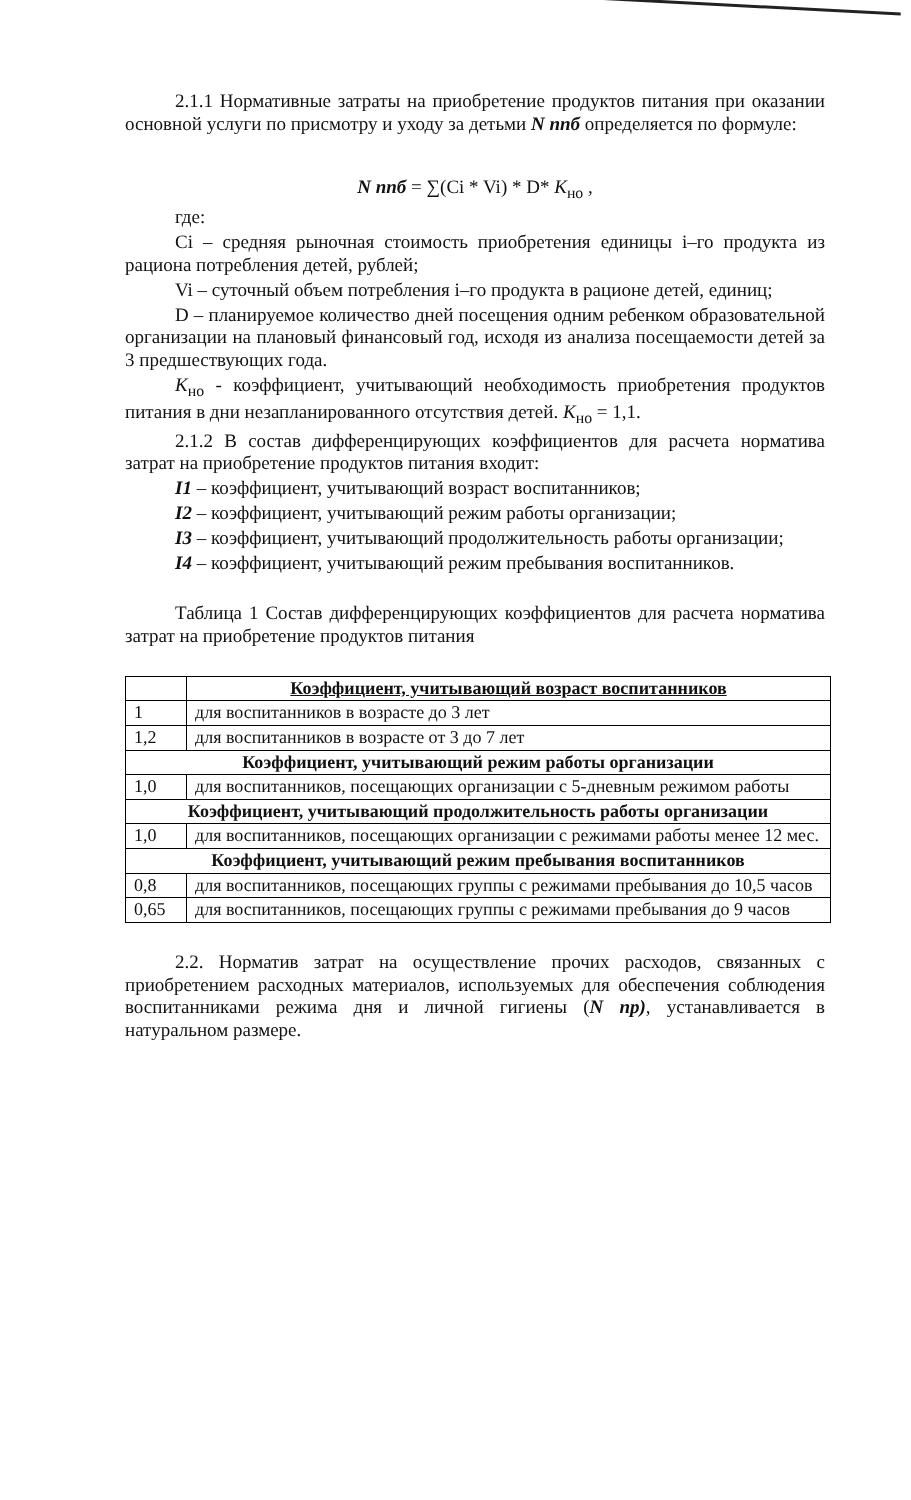2.1.1 Нормативные затраты на приобретение продуктов питания при оказании основной услуги по присмотру и уходу за детьми N ппб определяется по формуле:
N ппб = ∑(Ci * Vi) * D* K<sub>но</sub> ,
где:
Ci – средняя рыночная стоимость приобретения единицы i–го продукта из рациона потребления детей, рублей;
Vi – суточный объем потребления i–го продукта в рационе детей, единиц;
D – планируемое количество дней посещения одним ребенком образовательной организации на плановый финансовый год, исходя из анализа посещаемости детей за 3 предшествующих года.
K<sub>но</sub> - коэффициент, учитывающий необходимость приобретения продуктов питания в дни незапланированного отсутствия детей. K<sub>но</sub> = 1,1.
2.1.2 В состав дифференцирующих коэффициентов для расчета норматива затрат на приобретение продуктов питания входит:
I1 – коэффициент, учитывающий возраст воспитанников;
I2 – коэффициент, учитывающий режим работы организации;
I3 – коэффициент, учитывающий продолжительность работы организации;
I4 – коэффициент, учитывающий режим пребывания воспитанников.
Таблица 1 Состав дифференцирующих коэффициентов для расчета норматива затрат на приобретение продуктов питания
| | Коэффициент, учитывающий возраст воспитанников |
| 1 | для воспитанников в возрасте до 3 лет |
| 1,2 | для воспитанников в возрасте от 3 до 7 лет |
| Коэффициент, учитывающий режим работы организации | |
| 1,0 | для воспитанников, посещающих организации с 5-дневным режимом работы |
| Коэффициент, учитывающий продолжительность работы организации | |
| 1,0 | для воспитанников, посещающих организации с режимами работы менее 12 мес. |
| Коэффициент, учитывающий режим пребывания воспитанников | |
| 0,8 | для воспитанников, посещающих группы с режимами пребывания до 10,5 часов |
| 0,65 | для воспитанников, посещающих группы с режимами пребывания до 9 часов |
2.2. Норматив затрат на осуществление прочих расходов, связанных с приобретением расходных материалов, используемых для обеспечения соблюдения воспитанниками режима дня и личной гигиены (N пр), устанавливается в натуральном размере.